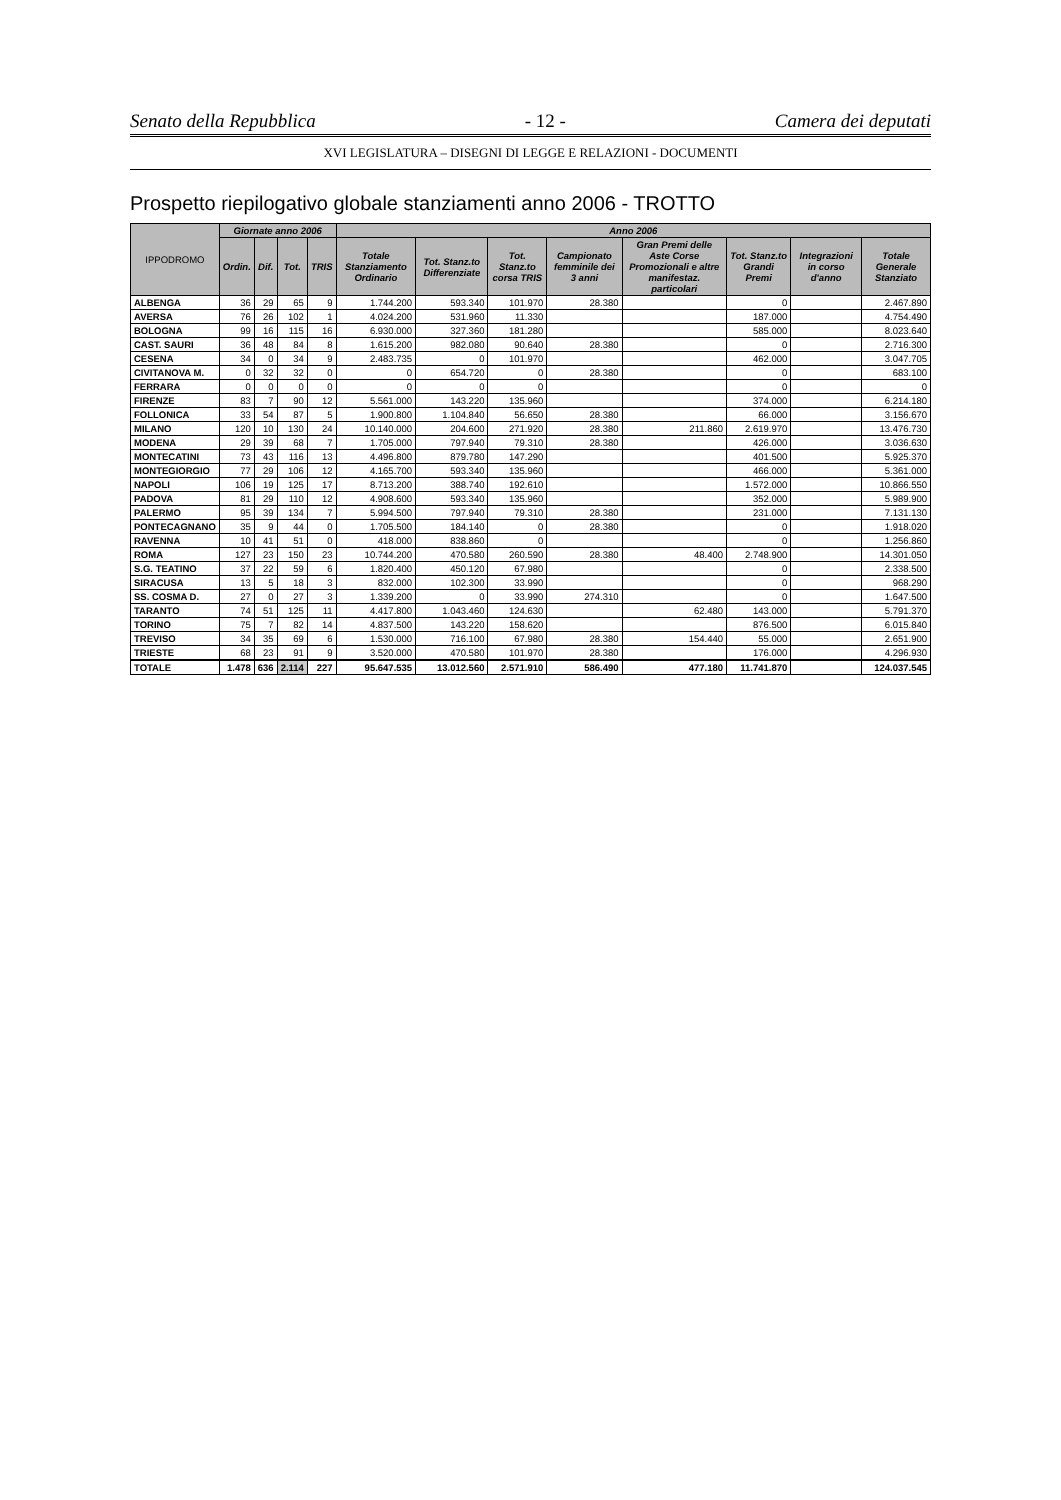Senato della Repubblica - 12 - Camera dei deputati
XVI LEGISLATURA – DISEGNI DI LEGGE E RELAZIONI - DOCUMENTI
Prospetto riepilogativo globale stanziamenti anno 2006 - TROTTO
| IPPODROMO | Giornate anno 2006 | | | | Anno 2006 | | | | | | | |
| --- | --- | --- | --- | --- | --- | --- | --- | --- | --- | --- | --- | --- |
| | Ordin. | Dif. | Tot. | TRIS | Totale Stanziamento Ordinario | Tot. Stanz.to Differenziate | Tot. Stanz.to corsa TRIS | Campionato femminile dei 3 anni | Gran Premi delle Aste Corse Promozionali e altre manifestaz. particolari | Tot. Stanz.to Grandi Premi | Integrazioni in corso d'anno | Totale Generale Stanziato |
| ALBENGA | 36 | 29 | 65 | 9 | 1.744.200 | 593.340 | 101.970 | 28.380 | | 0 | | 2.467.890 |
| AVERSA | 76 | 26 | 102 | 1 | 4.024.200 | 531.960 | 11.330 | | | 187.000 | | 4.754.490 |
| BOLOGNA | 99 | 16 | 115 | 16 | 6.930.000 | 327.360 | 181.280 | | | 585.000 | | 8.023.640 |
| CAST. SAURI | 36 | 48 | 84 | 8 | 1.615.200 | 982.080 | 90.640 | 28.380 | | 0 | | 2.716.300 |
| CESENA | 34 | 0 | 34 | 9 | 2.483.735 | 0 | 101.970 | | | 462.000 | | 3.047.705 |
| CIVITANOVA M. | 0 | 32 | 32 | 0 | 0 | 654.720 | 0 | 28.380 | | 0 | | 683.100 |
| FERRARA | 0 | 0 | 0 | 0 | 0 | 0 | 0 | | | 0 | | 0 |
| FIRENZE | 83 | 7 | 90 | 12 | 5.561.000 | 143.220 | 135.960 | | | 374.000 | | 6.214.180 |
| FOLLONICA | 33 | 54 | 87 | 5 | 1.900.800 | 1.104.840 | 56.650 | 28.380 | | 66.000 | | 3.156.670 |
| MILANO | 120 | 10 | 130 | 24 | 10.140.000 | 204.600 | 271.920 | 28.380 | 211.860 | 2.619.970 | | 13.476.730 |
| MODENA | 29 | 39 | 68 | 7 | 1.705.000 | 797.940 | 79.310 | 28.380 | | 426.000 | | 3.036.630 |
| MONTECATINI | 73 | 43 | 116 | 13 | 4.496.800 | 879.780 | 147.290 | | | 401.500 | | 5.925.370 |
| MONTEGIORGIO | 77 | 29 | 106 | 12 | 4.165.700 | 593.340 | 135.960 | | | 466.000 | | 5.361.000 |
| NAPOLI | 106 | 19 | 125 | 17 | 8.713.200 | 388.740 | 192.610 | | | 1.572.000 | | 10.866.550 |
| PADOVA | 81 | 29 | 110 | 12 | 4.908.600 | 593.340 | 135.960 | | | 352.000 | | 5.989.900 |
| PALERMO | 95 | 39 | 134 | 7 | 5.994.500 | 797.940 | 79.310 | 28.380 | | 231.000 | | 7.131.130 |
| PONTECAGNANO | 35 | 9 | 44 | 0 | 1.705.500 | 184.140 | 0 | 28.380 | | 0 | | 1.918.020 |
| RAVENNA | 10 | 41 | 51 | 0 | 418.000 | 838.860 | 0 | | | 0 | | 1.256.860 |
| ROMA | 127 | 23 | 150 | 23 | 10.744.200 | 470.580 | 260.590 | 28.380 | 48.400 | 2.748.900 | | 14.301.050 |
| S.G. TEATINO | 37 | 22 | 59 | 6 | 1.820.400 | 450.120 | 67.980 | | | 0 | | 2.338.500 |
| SIRACUSA | 13 | 5 | 18 | 3 | 832.000 | 102.300 | 33.990 | | | 0 | | 968.290 |
| SS. COSMA D. | 27 | 0 | 27 | 3 | 1.339.200 | 0 | 33.990 | 274.310 | | 0 | | 1.647.500 |
| TARANTO | 74 | 51 | 125 | 11 | 4.417.800 | 1.043.460 | 124.630 | | 62.480 | 143.000 | | 5.791.370 |
| TORINO | 75 | 7 | 82 | 14 | 4.837.500 | 143.220 | 158.620 | | | 876.500 | | 6.015.840 |
| TREVISO | 34 | 35 | 69 | 6 | 1.530.000 | 716.100 | 67.980 | 28.380 | 154.440 | 55.000 | | 2.651.900 |
| TRIESTE | 68 | 23 | 91 | 9 | 3.520.000 | 470.580 | 101.970 | 28.380 | | 176.000 | | 4.296.930 |
| TOTALE | 1.478 | 636 | 2.114 | 227 | 95.647.535 | 13.012.560 | 2.571.910 | 586.490 | 477.180 | 11.741.870 | | 124.037.545 |